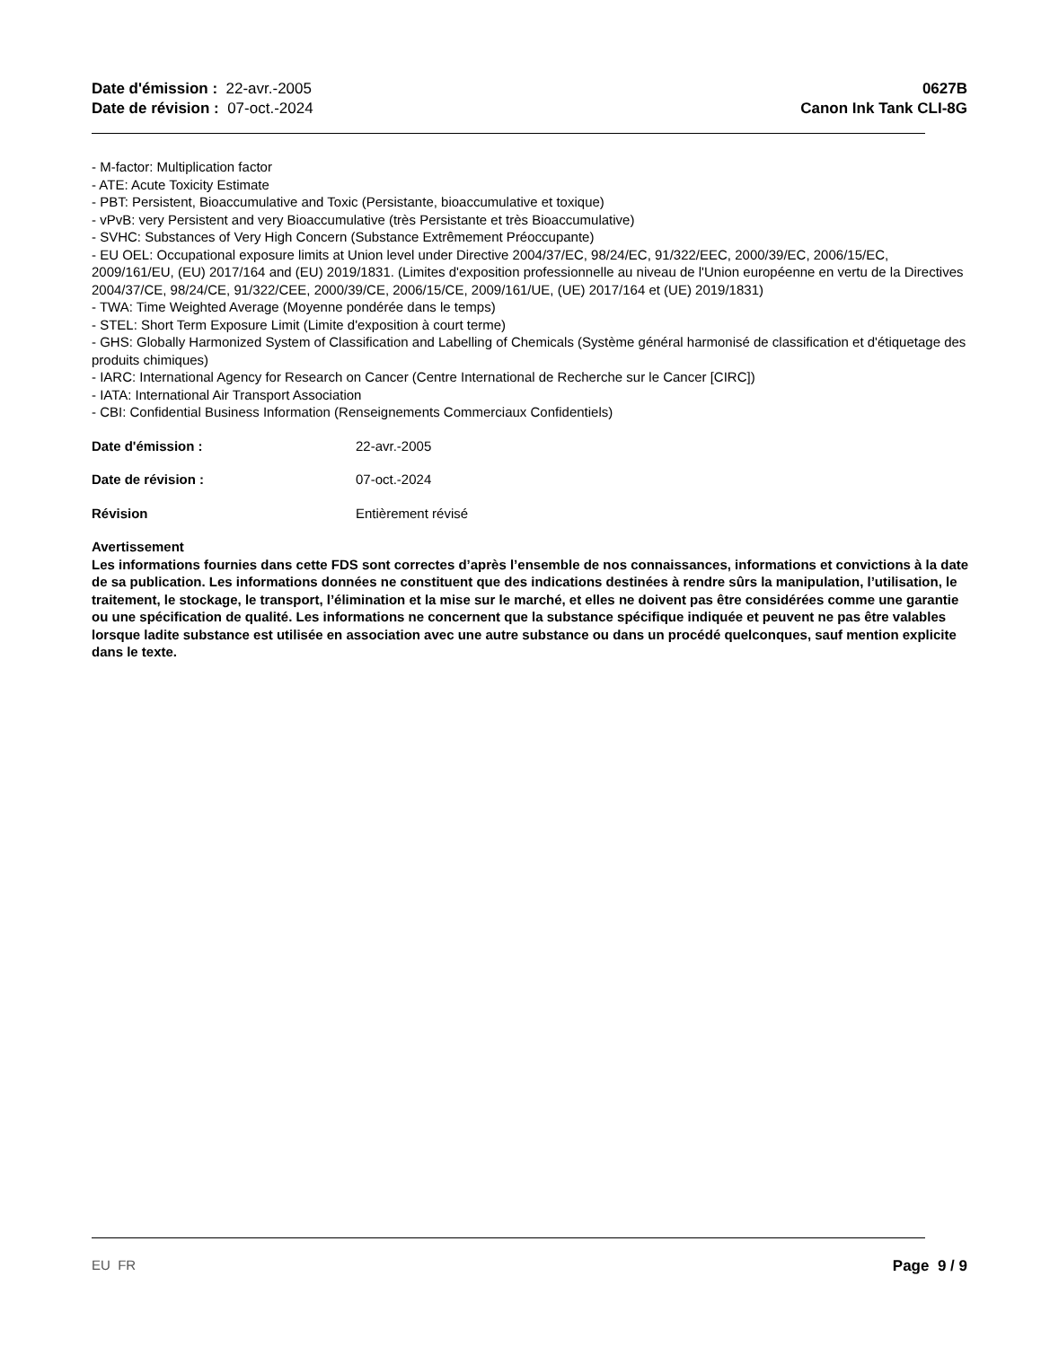Date d'émission : 22-avr.-2005
Date de révision : 07-oct.-2024
0627B
Canon Ink Tank CLI-8G
- M-factor: Multiplication factor
- ATE: Acute Toxicity Estimate
- PBT: Persistent, Bioaccumulative and Toxic (Persistante, bioaccumulative et toxique)
- vPvB: very Persistent and very Bioaccumulative (très Persistante et très Bioaccumulative)
- SVHC: Substances of Very High Concern (Substance Extrêmement Préoccupante)
- EU OEL: Occupational exposure limits at Union level under Directive 2004/37/EC, 98/24/EC, 91/322/EEC, 2000/39/EC, 2006/15/EC, 2009/161/EU, (EU) 2017/164 and (EU) 2019/1831. (Limites d'exposition professionnelle au niveau de l'Union européenne en vertu de la Directives 2004/37/CE, 98/24/CE, 91/322/CEE, 2000/39/CE, 2006/15/CE, 2009/161/UE, (UE) 2017/164 et (UE) 2019/1831)
- TWA: Time Weighted Average (Moyenne pondérée dans le temps)
- STEL: Short Term Exposure Limit (Limite d'exposition à court terme)
- GHS: Globally Harmonized System of Classification and Labelling of Chemicals (Système général harmonisé de classification et d'étiquetage des produits chimiques)
- IARC: International Agency for Research on Cancer (Centre International de Recherche sur le Cancer [CIRC])
- IATA: International Air Transport Association
- CBI: Confidential Business Information (Renseignements Commerciaux Confidentiels)
Date d'émission : 22-avr.-2005
Date de révision : 07-oct.-2024
Révision Entièrement révisé
Avertissement
Les informations fournies dans cette FDS sont correctes d’après l’ensemble de nos connaissances, informations et convictions à la date de sa publication. Les informations données ne constituent que des indications destinées à rendre sûrs la manipulation, l’utilisation, le traitement, le stockage, le transport, l’élimination et la mise sur le marché, et elles ne doivent pas être considérées comme une garantie ou une spécification de qualité. Les informations ne concernent que la substance spécifique indiquée et peuvent ne pas être valables lorsque ladite substance est utilisée en association avec une autre substance ou dans un procédé quelconques, sauf mention explicite dans le texte.
EU FR Page 9 / 9